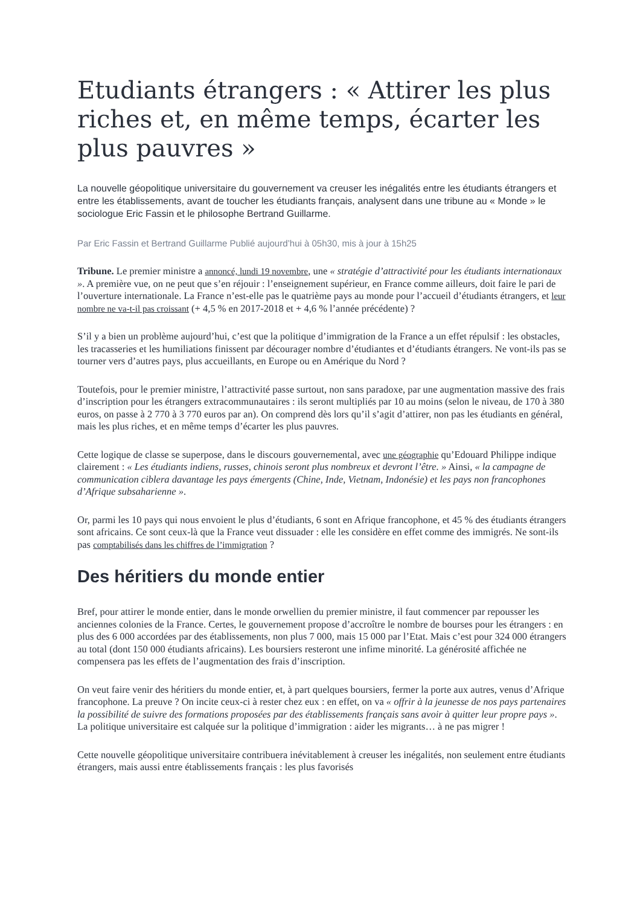Etudiants étrangers : « Attirer les plus riches et, en même temps, écarter les plus pauvres »
La nouvelle géopolitique universitaire du gouvernement va creuser les inégalités entre les étudiants étrangers et entre les établissements, avant de toucher les étudiants français, analysent dans une tribune au « Monde » le sociologue Eric Fassin et le philosophe Bertrand Guillarme.
Par Eric Fassin et Bertrand Guillarme Publié aujourd’hui à 05h30, mis à jour à 15h25
Tribune. Le premier ministre a annoncé, lundi 19 novembre, une « stratégie d’attractivité pour les étudiants internationaux ». A première vue, on ne peut que s’en réjouir : l’enseignement supérieur, en France comme ailleurs, doit faire le pari de l’ouverture internationale. La France n’est-elle pas le quatrième pays au monde pour l’accueil d’étudiants étrangers, et leur nombre ne va-t-il pas croissant (+ 4,5 % en 2017-2018 et + 4,6 % l’année précédente) ?
S’il y a bien un problème aujourd’hui, c’est que la politique d’immigration de la France a un effet répulsif : les obstacles, les tracasseries et les humiliations finissent par décourager nombre d’étudiantes et d’étudiants étrangers. Ne vont-ils pas se tourner vers d’autres pays, plus accueillants, en Europe ou en Amérique du Nord ?
Toutefois, pour le premier ministre, l’attractivité passe surtout, non sans paradoxe, par une augmentation massive des frais d’inscription pour les étrangers extracommunautaires : ils seront multipliés par 10 au moins (selon le niveau, de 170 à 380 euros, on passe à 2 770 à 3 770 euros par an). On comprend dès lors qu’il s’agit d’attirer, non pas les étudiants en général, mais les plus riches, et en même temps d’écarter les plus pauvres.
Cette logique de classe se superpose, dans le discours gouvernemental, avec une géographie qu’Edouard Philippe indique clairement : « Les étudiants indiens, russes, chinois seront plus nombreux et devront l’être. » Ainsi, « la campagne de communication ciblera davantage les pays émergents (Chine, Inde, Vietnam, Indonésie) et les pays non francophones d’Afrique subsaharienne ».
Or, parmi les 10 pays qui nous envoient le plus d’étudiants, 6 sont en Afrique francophone, et 45 % des étudiants étrangers sont africains. Ce sont ceux-là que la France veut dissuader : elle les considère en effet comme des immigrés. Ne sont-ils pas comptabilisés dans les chiffres de l’immigration ?
Des héritiers du monde entier
Bref, pour attirer le monde entier, dans le monde orwellien du premier ministre, il faut commencer par repousser les anciennes colonies de la France. Certes, le gouvernement propose d’accroître le nombre de bourses pour les étrangers : en plus des 6 000 accordées par des établissements, non plus 7 000, mais 15 000 par l’Etat. Mais c’est pour 324 000 étrangers au total (dont 150 000 étudiants africains). Les boursiers resteront une infime minorité. La générosité affichée ne compensera pas les effets de l’augmentation des frais d’inscription.
On veut faire venir des héritiers du monde entier, et, à part quelques boursiers, fermer la porte aux autres, venus d’Afrique francophone. La preuve ? On incite ceux-ci à rester chez eux : en effet, on va « offrir à la jeunesse de nos pays partenaires la possibilité de suivre des formations proposées par des établissements français sans avoir à quitter leur propre pays ». La politique universitaire est calquée sur la politique d’immigration : aider les migrants… à ne pas migrer !
Cette nouvelle géopolitique universitaire contribuera inévitablement à creuser les inégalités, non seulement entre étudiants étrangers, mais aussi entre établissements français : les plus favorisés